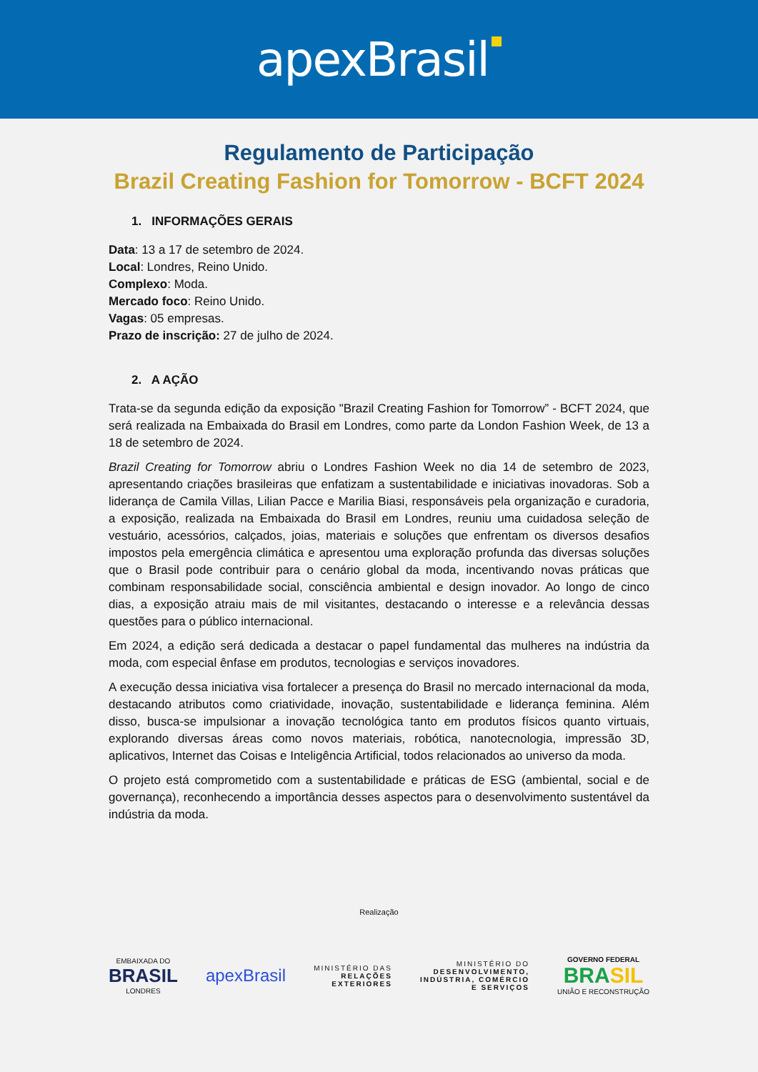apexBrasil
Regulamento de Participação
Brazil Creating Fashion for Tomorrow - BCFT 2024
1. INFORMAÇÕES GERAIS
Data: 13 a 17 de setembro de 2024.
Local: Londres, Reino Unido.
Complexo: Moda.
Mercado foco: Reino Unido.
Vagas: 05 empresas.
Prazo de inscrição: 27 de julho de 2024.
2. A AÇÃO
Trata-se da segunda edição da exposição "Brazil Creating Fashion for Tomorrow” - BCFT 2024, que será realizada na Embaixada do Brasil em Londres, como parte da London Fashion Week, de 13 a 18 de setembro de 2024.
Brazil Creating for Tomorrow abriu o Londres Fashion Week no dia 14 de setembro de 2023, apresentando criações brasileiras que enfatizam a sustentabilidade e iniciativas inovadoras. Sob a liderança de Camila Villas, Lilian Pacce e Marilia Biasi, responsáveis pela organização e curadoria, a exposição, realizada na Embaixada do Brasil em Londres, reuniu uma cuidadosa seleção de vestuário, acessórios, calçados, joias, materiais e soluções que enfrentam os diversos desafios impostos pela emergência climática e apresentou uma exploração profunda das diversas soluções que o Brasil pode contribuir para o cenário global da moda, incentivando novas práticas que combinam responsabilidade social, consciência ambiental e design inovador. Ao longo de cinco dias, a exposição atraiu mais de mil visitantes, destacando o interesse e a relevância dessas questões para o público internacional.
Em 2024, a edição será dedicada a destacar o papel fundamental das mulheres na indústria da moda, com especial ênfase em produtos, tecnologias e serviços inovadores.
A execução dessa iniciativa visa fortalecer a presença do Brasil no mercado internacional da moda, destacando atributos como criatividade, inovação, sustentabilidade e liderança feminina. Além disso, busca-se impulsionar a inovação tecnológica tanto em produtos físicos quanto virtuais, explorando diversas áreas como novos materiais, robótica, nanotecnologia, impressão 3D, aplicativos, Internet das Coisas e Inteligência Artificial, todos relacionados ao universo da moda.
O projeto está comprometido com a sustentabilidade e práticas de ESG (ambiental, social e de governança), reconhecendo a importância desses aspectos para o desenvolvimento sustentável da indústria da moda.
Realização
EMBAIXADA DO
BRASIL
LONDRES
apexBrasil
MINISTÉRIO DAS
RELAÇÕES
EXTERIORES
MINISTÉRIO DO
DESENVOLVIMENTO,
INDÚSTRIA, COMÉRCIO
E SERVIÇOS
GOVERNO FEDERAL
BRASIL
UNIÃO E RECONSTRUÇÃO